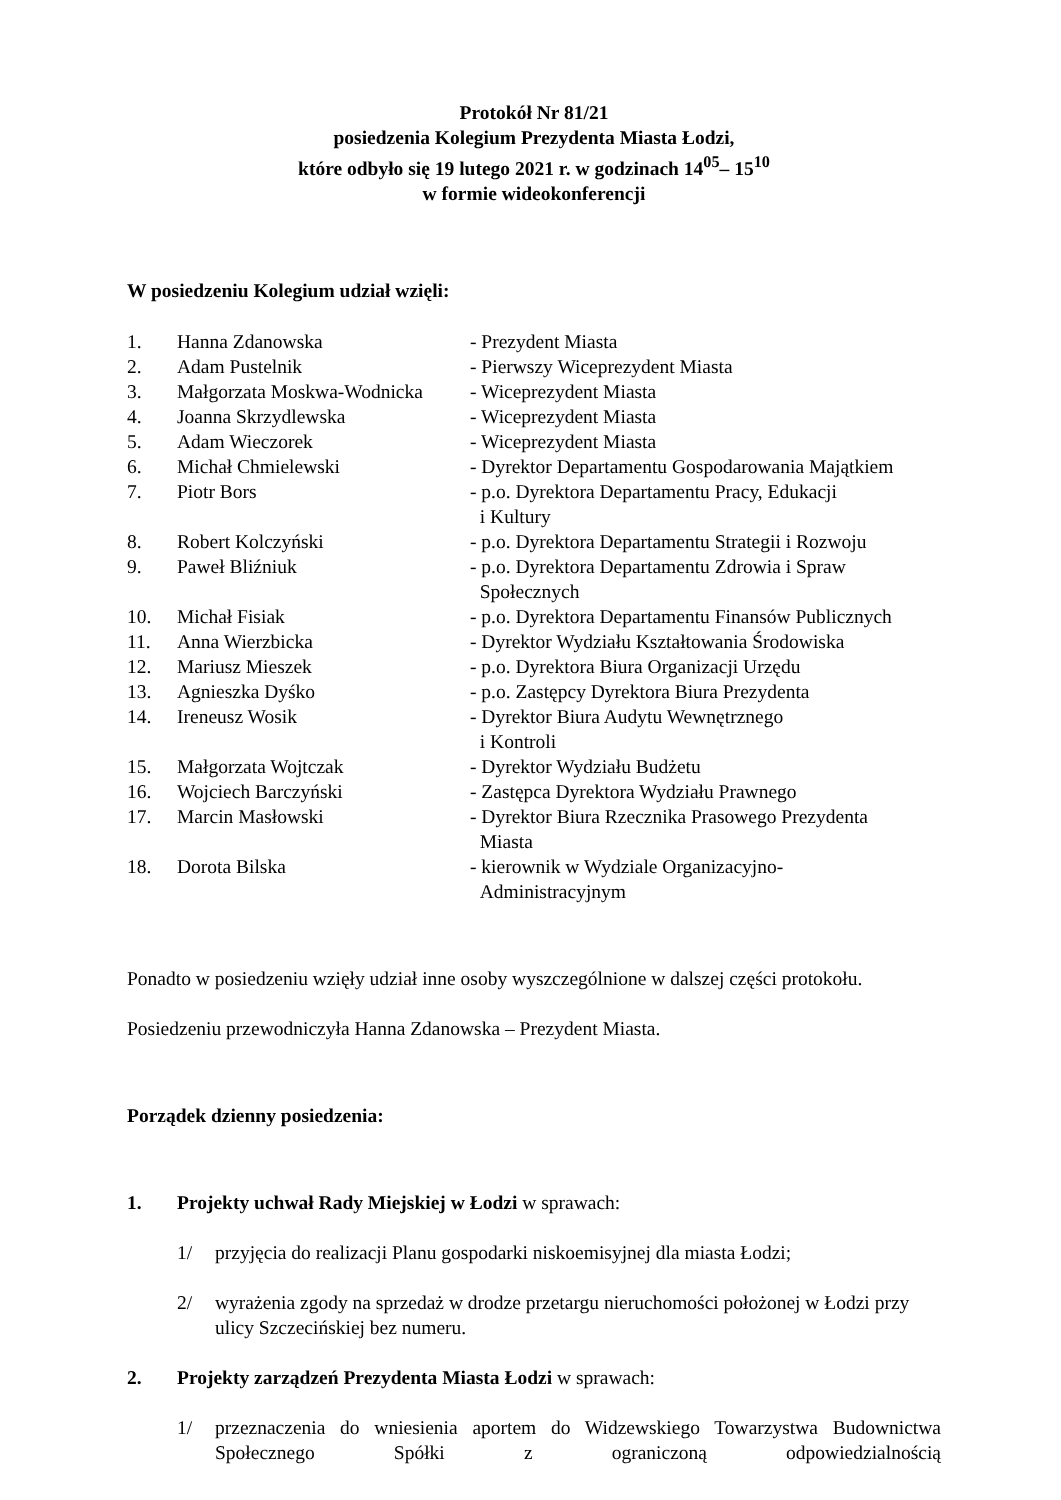Protokół Nr 81/21
posiedzenia Kolegium Prezydenta Miasta Łodzi,
które odbyło się 19 lutego 2021 r. w godzinach 14<sup>05</sup>– 15<sup>10</sup>
w formie wideokonferencji
W posiedzeniu Kolegium udział wzięli:
| 1. | Hanna Zdanowska | - Prezydent Miasta |
| 2. | Adam Pustelnik | - Pierwszy Wiceprezydent Miasta |
| 3. | Małgorzata Moskwa-Wodnicka | - Wiceprezydent Miasta |
| 4. | Joanna Skrzydlewska | - Wiceprezydent Miasta |
| 5. | Adam Wieczorek | - Wiceprezydent Miasta |
| 6. | Michał Chmielewski | - Dyrektor Departamentu Gospodarowania Majątkiem |
| 7. | Piotr Bors | - p.o. Dyrektora Departamentu Pracy, Edukacji i Kultury |
| 8. | Robert Kolczyński | - p.o. Dyrektora Departamentu Strategii i Rozwoju |
| 9. | Paweł Bliźniuk | - p.o. Dyrektora Departamentu Zdrowia i Spraw Społecznych |
| 10. | Michał Fisiak | - p.o. Dyrektora Departamentu Finansów Publicznych |
| 11. | Anna Wierzbicka | - Dyrektor Wydziału Kształtowania Środowiska |
| 12. | Mariusz Mieszek | - p.o. Dyrektora Biura Organizacji Urzędu |
| 13. | Agnieszka Dyśko | - p.o. Zastępcy Dyrektora Biura Prezydenta |
| 14. | Ireneusz Wosik | - Dyrektor Biura Audytu Wewnętrznego i Kontroli |
| 15. | Małgorzata Wojtczak | - Dyrektor Wydziału Budżetu |
| 16. | Wojciech Barczyński | - Zastępca Dyrektora Wydziału Prawnego |
| 17. | Marcin Masłowski | - Dyrektor Biura Rzecznika Prasowego Prezydenta Miasta |
| 18. | Dorota Bilska | - kierownik w Wydziale Organizacyjno- Administracyjnym |
Ponadto w posiedzeniu wzięły udział inne osoby wyszczególnione w dalszej części protokołu.
Posiedzeniu przewodniczyła Hanna Zdanowska – Prezydent Miasta.
Porządek dzienny posiedzenia:
1. Projekty uchwał Rady Miejskiej w Łodzi w sprawach:
1/ przyjęcia do realizacji Planu gospodarki niskoemisyjnej dla miasta Łodzi;
2/ wyrażenia zgody na sprzedaż w drodze przetargu nieruchomości położonej w Łodzi przy ulicy Szczecińskiej bez numeru.
2. Projekty zarządzeń Prezydenta Miasta Łodzi w sprawach:
1/ przeznaczenia do wniesienia aportem do Widzewskiego Towarzystwa Budownictwa Społecznego Spółki z ograniczoną odpowiedzialnością